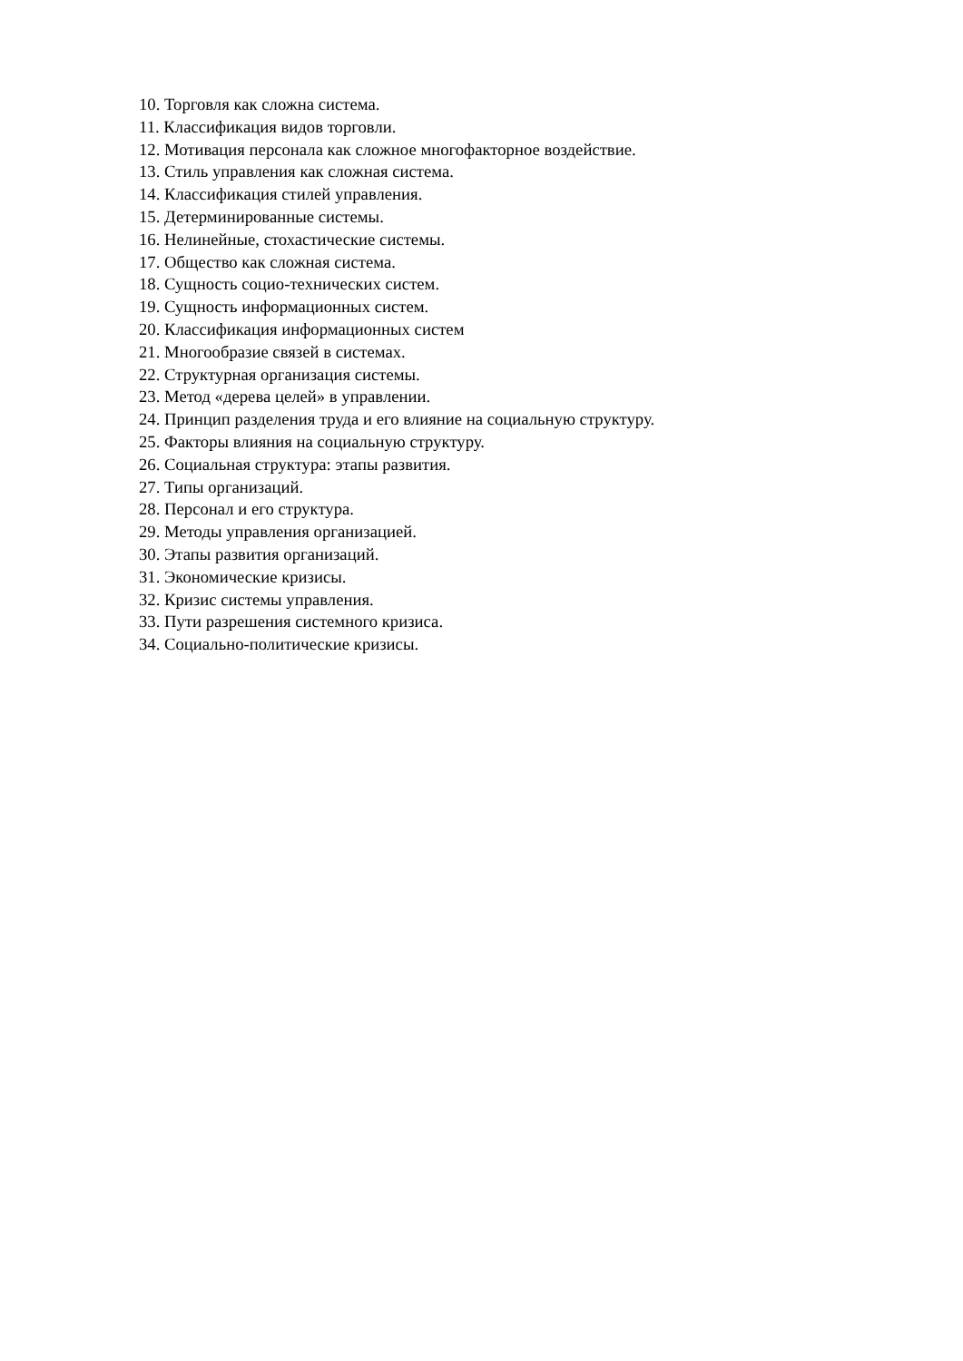10. Торговля как сложна система.
11. Классификация видов торговли.
12. Мотивация персонала как сложное многофакторное воздействие.
13. Стиль управления как сложная система.
14. Классификация стилей управления.
15. Детерминированные системы.
16. Нелинейные, стохастические системы.
17. Общество как сложная система.
18. Сущность социо-технических систем.
19. Сущность информационных систем.
20. Классификация информационных систем
21. Многообразие связей в системах.
22. Структурная организация системы.
23. Метод «дерева целей» в управлении.
24. Принцип разделения труда и его влияние на социальную структуру.
25. Факторы влияния на социальную структуру.
26. Социальная структура: этапы развития.
27. Типы организаций.
28. Персонал и его структура.
29. Методы управления организацией.
30. Этапы развития организаций.
31. Экономические кризисы.
32. Кризис системы управления.
33. Пути разрешения системного кризиса.
34. Социально-политические кризисы.